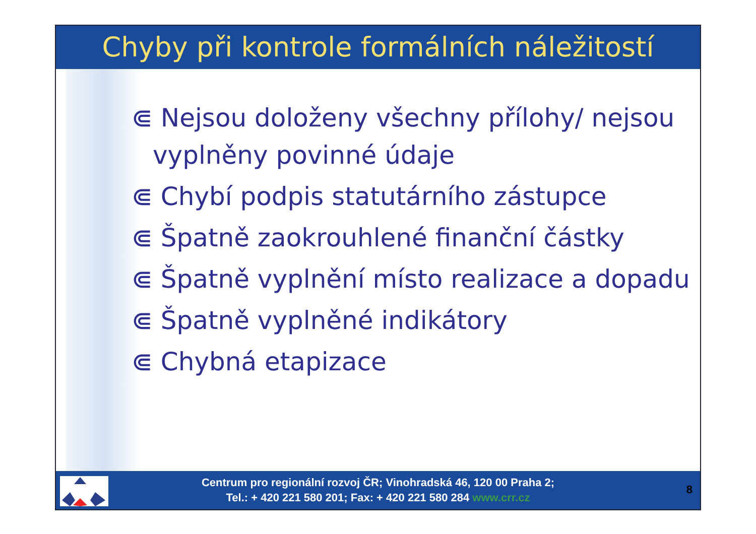Chyby při kontrole formálních náležitostí
⋐ Nejsou doloženy všechny přílohy/ nejsou vyplněny povinné údaje
⋐ Chybí podpis statutárního zástupce
⋐ Špatně zaokrouhlené finanční částky
⋐ Špatně vyplnění místo realizace a dopadu
⋐ Špatně vyplněné indikátory
⋐ Chybná etapizace
Centrum pro regionální rozvoj ČR; Vinohradská 46, 120 00 Praha 2;
Tel.: + 420 221 580 201; Fax: + 420 221 580 284 www.crr.cz
8